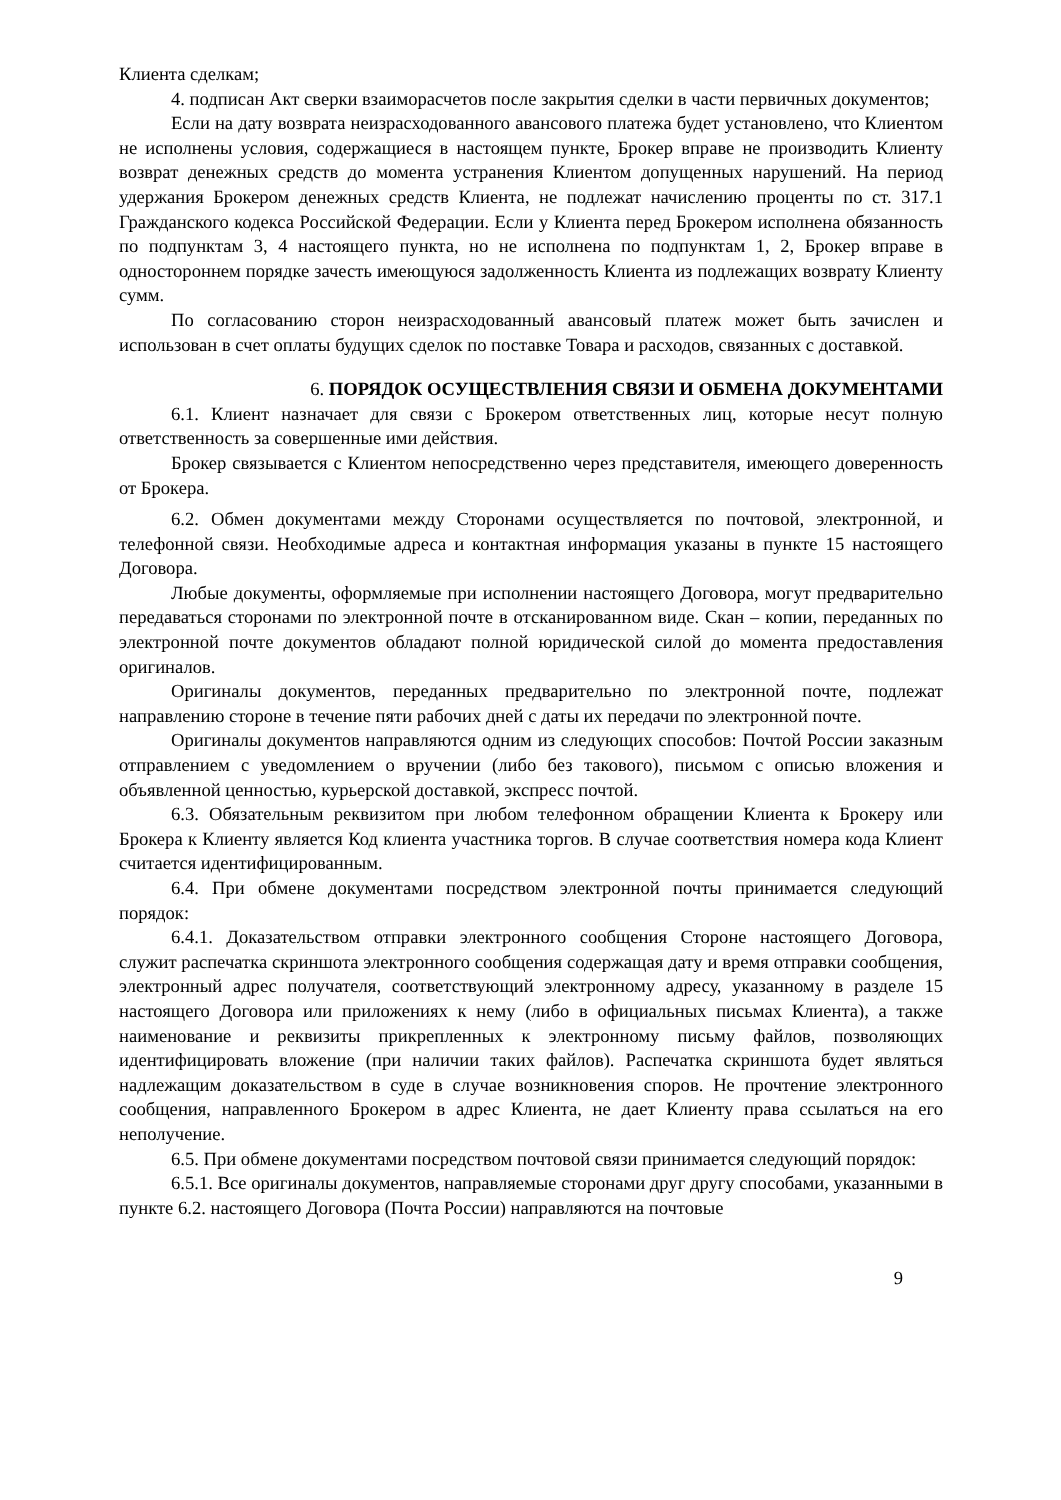Клиента сделкам;
4. подписан Акт сверки взаиморасчетов после закрытия сделки в части первичных документов;
Если на дату возврата неизрасходованного авансового платежа будет установлено, что Клиентом не исполнены условия, содержащиеся в настоящем пункте, Брокер вправе не производить Клиенту возврат денежных средств до момента устранения Клиентом допущенных нарушений. На период удержания Брокером денежных средств Клиента, не подлежат начислению проценты по ст. 317.1 Гражданского кодекса Российской Федерации. Если у Клиента перед Брокером исполнена обязанность по подпунктам 3, 4 настоящего пункта, но не исполнена по подпунктам 1, 2, Брокер вправе в одностороннем порядке зачесть имеющуюся задолженность Клиента из подлежащих возврату Клиенту сумм.
По согласованию сторон неизрасходованный авансовый платеж может быть зачислен и использован в счет оплаты будущих сделок по поставке Товара и расходов, связанных с доставкой.
6. ПОРЯДОК ОСУЩЕСТВЛЕНИЯ СВЯЗИ И ОБМЕНА ДОКУМЕНТАМИ
6.1. Клиент назначает для связи с Брокером ответственных лиц, которые несут полную ответственность за совершенные ими действия.
Брокер связывается с Клиентом непосредственно через представителя, имеющего доверенность от Брокера.
6.2. Обмен документами между Сторонами осуществляется по почтовой, электронной, и телефонной связи. Необходимые адреса и контактная информация указаны в пункте 15 настоящего Договора.
Любые документы, оформляемые при исполнении настоящего Договора, могут предварительно передаваться сторонами по электронной почте в отсканированном виде. Скан – копии, переданных по электронной почте документов обладают полной юридической силой до момента предоставления оригиналов.
Оригиналы документов, переданных предварительно по электронной почте, подлежат направлению стороне в течение пяти рабочих дней с даты их передачи по электронной почте.
Оригиналы документов направляются одним из следующих способов: Почтой России заказным отправлением с уведомлением о вручении (либо без такового), письмом с описью вложения и объявленной ценностью, курьерской доставкой, экспресс почтой.
6.3. Обязательным реквизитом при любом телефонном обращении Клиента к Брокеру или Брокера к Клиенту является Код клиента участника торгов. В случае соответствия номера кода Клиент считается идентифицированным.
6.4. При обмене документами посредством электронной почты принимается следующий порядок:
6.4.1. Доказательством отправки электронного сообщения Стороне настоящего Договора, служит распечатка скриншота электронного сообщения содержащая дату и время отправки сообщения, электронный адрес получателя, соответствующий электронному адресу, указанному в разделе 15 настоящего Договора или приложениях к нему (либо в официальных письмах Клиента), а также наименование и реквизиты прикрепленных к электронному письму файлов, позволяющих идентифицировать вложение (при наличии таких файлов). Распечатка скриншота будет являться надлежащим доказательством в суде в случае возникновения споров. Не прочтение электронного сообщения, направленного Брокером в адрес Клиента, не дает Клиенту права ссылаться на его неполучение.
6.5. При обмене документами посредством почтовой связи принимается следующий порядок:
6.5.1. Все оригиналы документов, направляемые сторонами друг другу способами, указанными в пункте 6.2. настоящего Договора (Почта России) направляются на почтовые
9